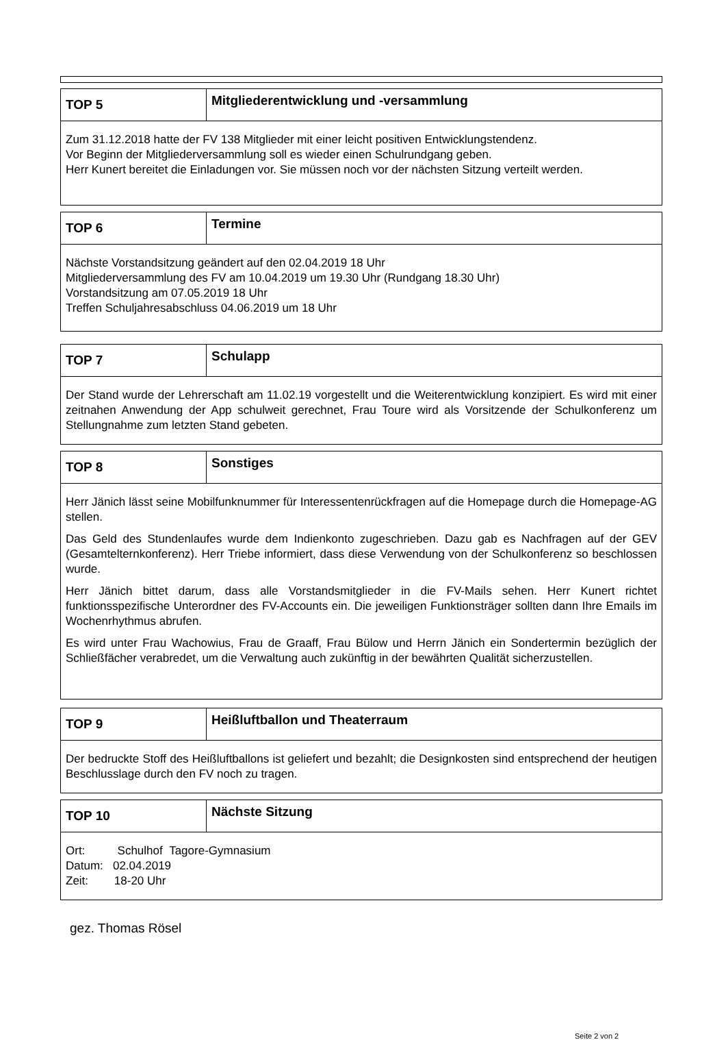| TOP 5 | Mitgliederentwicklung und -versammlung |
| --- | --- |
| Zum 31.12.2018 hatte der FV 138 Mitglieder mit einer leicht positiven Entwicklungstendenz. Vor Beginn der Mitgliederversammlung soll es wieder einen Schulrundgang geben. Herr Kunert bereitet die Einladungen vor. Sie müssen noch vor der nächsten Sitzung verteilt werden. | |
| TOP 6 | Termine |
| --- | --- |
| Nächste Vorstandsitzung geändert auf den 02.04.2019 18 Uhr Mitgliederversammlung des FV am 10.04.2019 um 19.30 Uhr (Rundgang 18.30 Uhr) Vorstandsitzung am 07.05.2019 18 Uhr Treffen Schuljahresabschluss 04.06.2019 um 18 Uhr | |
| TOP 7 | Schulapp |
| --- | --- |
| Der Stand wurde der Lehrerschaft am 11.02.19 vorgestellt und die Weiterentwicklung konzipiert. Es wird mit einer zeitnahen Anwendung der App schulweit gerechnet, Frau Toure wird als Vorsitzende der Schulkonferenz um Stellungnahme zum letzten Stand gebeten. | |
| TOP 8 | Sonstiges |
| --- | --- |
| Herr Jänich lässt seine Mobilfunknummer für Interessentenrückfragen auf die Homepage durch die Homepage-AG stellen. Das Geld des Stundenlaufes wurde dem Indienkonto zugeschrieben. Dazu gab es Nachfragen auf der GEV (Gesamtelternkonferenz). Herr Triebe informiert, dass diese Verwendung von der Schulkonferenz so beschlossen wurde. Herr Jänich bittet darum, dass alle Vorstandsmitglieder in die FV-Mails sehen. Herr Kunert richtet funktionsspezifische Unterordner des FV-Accounts ein. Die jeweiligen Funktionsträger sollten dann Ihre Emails im Wochenrhythmus abrufen. Es wird unter Frau Wachowius, Frau de Graaff, Frau Bülow und Herrn Jänich ein Sondertermin bezüglich der Schließfächer verabredet, um die Verwaltung auch zukünftig in der bewährten Qualität sicherzustellen. | |
| TOP 9 | Heißluftballon und Theaterraum |
| --- | --- |
| Der bedruckte Stoff des Heißluftballons ist geliefert und bezahlt; die Designkosten sind entsprechend der heutigen Beschlusslage durch den FV noch zu tragen. | |
| TOP 10 | Nächste Sitzung |
| --- | --- |
| Ort: Schulhof Tagore-Gymnasium Datum: 02.04.2019 Zeit: 18-20 Uhr | |
gez. Thomas Rösel
Seite 2 von 2